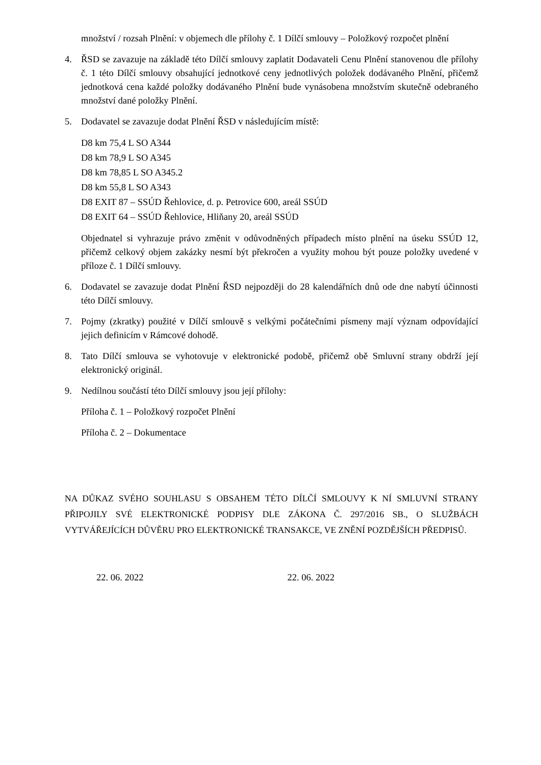množství / rozsah Plnění: v objemech dle přílohy č. 1 Dílčí smlouvy – Položkový rozpočet plnění
4. ŘSD se zavazuje na základě této Dílčí smlouvy zaplatit Dodavateli Cenu Plnění stanovenou dle přílohy č. 1 této Dílčí smlouvy obsahující jednotkové ceny jednotlivých položek dodávaného Plnění, přičemž jednotková cena každé položky dodávaného Plnění bude vynásobena množstvím skutečně odebraného množství dané položky Plnění.
5. Dodavatel se zavazuje dodat Plnění ŘSD v následujícím místě:
D8 km 75,4 L SO A344
D8 km 78,9 L SO A345
D8 km 78,85 L SO A345.2
D8 km 55,8 L SO A343
D8 EXIT 87 – SSÚD Řehlovice, d. p. Petrovice 600, areál SSÚD
D8 EXIT 64 – SSÚD Řehlovice, Hliňany 20, areál SSÚD
Objednatel si vyhrazuje právo změnit v odůvodněných případech místo plnění na úseku SSÚD 12, přičemž celkový objem zakázky nesmí být překročen a využity mohou být pouze položky uvedené v příloze č. 1 Dílčí smlouvy.
6. Dodavatel se zavazuje dodat Plnění ŘSD nejpozději do 28 kalendářních dnů ode dne nabytí účinnosti této Dílčí smlouvy.
7. Pojmy (zkratky) použité v Dílčí smlouvě s velkými počátečními písmeny mají význam odpovídající jejich definicím v Rámcové dohodě.
8. Tato Dílčí smlouva se vyhotovuje v elektronické podobě, přičemž obě Smluvní strany obdrží její elektronický originál.
9. Nedílnou součástí této Dílčí smlouvy jsou její přílohy:
Příloha č. 1 – Položkový rozpočet Plnění
Příloha č. 2 – Dokumentace
NA DŮKAZ SVÉHO SOUHLASU S OBSAHEM TÉTO DÍLČÍ SMLOUVY K NÍ SMLUVNÍ STRANY PŘIPOJILY SVÉ ELEKTRONICKÉ PODPISY DLE ZÁKONA Č. 297/2016 SB., O SLUŽBÁCH VYTVÁŘEJÍCÍCH DŮVĚRU PRO ELEKTRONICKÉ TRANSAKCE, VE ZNĚNÍ POZDĚJŠÍCH PŘEDPISŮ.
22. 06. 2022 22. 06. 2022